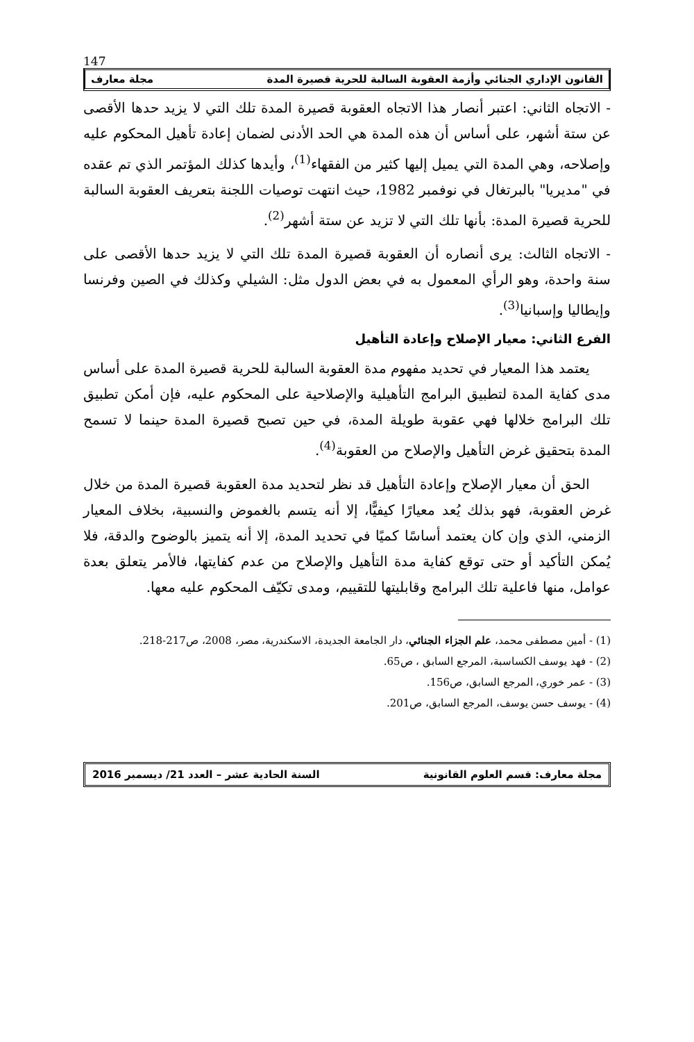147
القانون الإداري الجنائي وأزمة العقوبة السالبة للحرية قصيرة المدة مجلة معارف
- الاتجاه الثاني: اعتبر أنصار هذا الاتجاه العقوبة قصيرة المدة تلك التي لا يزيد حدها الأقصى عن ستة أشهر، على أساس أن هذه المدة هي الحد الأدنى لضمان إعادة تأهيل المحكوم عليه وإصلاحه، وهي المدة التي يميل إليها كثير من الفقهاء<sup>(1)</sup>، وأيدها كذلك المؤتمر الذي تم عقده في "مديريا" بالبرتغال في نوفمبر 1982، حيث انتهت توصيات اللجنة بتعريف العقوبة السالبة للحرية قصيرة المدة: بأنها تلك التي لا تزيد عن ستة أشهر<sup>(2)</sup>.
- الاتجاه الثالث: يرى أنصاره أن العقوبة قصيرة المدة تلك التي لا يزيد حدها الأقصى على سنة واحدة، وهو الرأي المعمول به في بعض الدول مثل: الشيلي وكذلك في الصين وفرنسا وإيطاليا وإسبانيا<sup>(3)</sup>.
الفرع الثاني: معيار الإصلاح وإعادة التأهيل
يعتمد هذا المعيار في تحديد مفهوم مدة العقوبة السالبة للحرية قصيرة المدة على أساس مدى كفاية المدة لتطبيق البرامج التأهيلية والإصلاحية على المحكوم عليه، فإن أمكن تطبيق تلك البرامج خلالها فهي عقوبة طويلة المدة، في حين تصبح قصيرة المدة حينما لا تسمح المدة بتحقيق غرض التأهيل والإصلاح من العقوبة<sup>(4)</sup>.
الحق أن معيار الإصلاح وإعادة التأهيل قد نظر لتحديد مدة العقوبة قصيرة المدة من خلال غرض العقوبة، فهو بذلك يُعد معيارًا كيفيًّا، إلا أنه يتسم بالغموض والنسبية، بخلاف المعيار الزمني، الذي وإن كان يعتمد أساسًا كميًا في تحديد المدة، إلا أنه يتميز بالوضوح والدقة، فلا يُمكن التأكيد أو حتى توقع كفاية مدة التأهيل والإصلاح من عدم كفايتها، فالأمر يتعلق بعدة عوامل، منها فاعلية تلك البرامج وقابليتها للتقييم، ومدى تكيّف المحكوم عليه معها.
(1) - أمين مصطفى محمد، علم الجزاء الجنائي، دار الجامعة الجديدة، الاسكندرية، مصر، 2008، ص217-218.
(2) - فهد يوسف الكساسبة، المرجع السابق ، ص65.
(3) - عمر خوري، المرجع السابق، ص156.
(4) - يوسف حسن يوسف، المرجع السابق، ص201.
مجلة معارف: قسم العلوم القانونية السنة الحادية عشر – العدد 21/ ديسمبر 2016